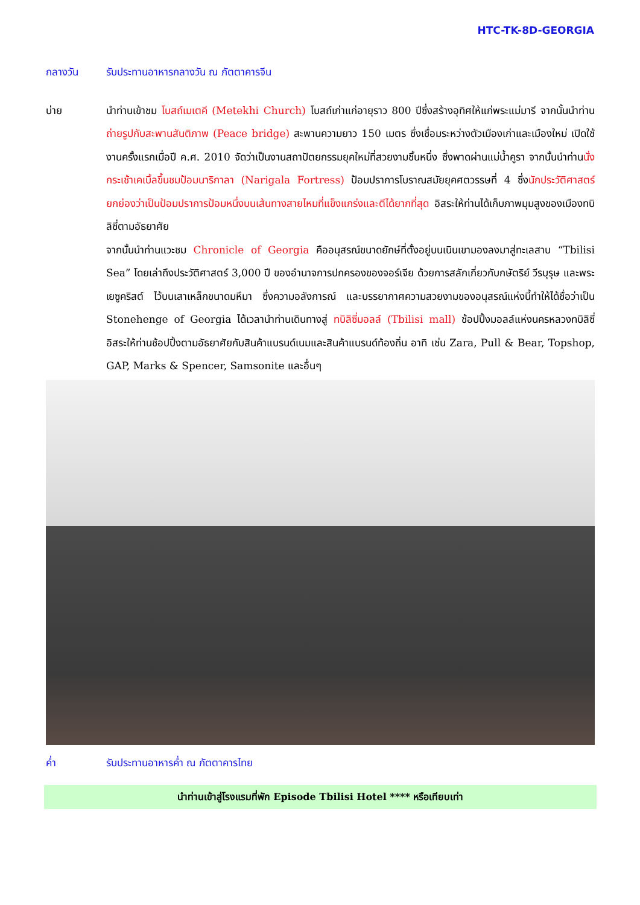HTC-TK-8D-GEORGIA
กลางวัน รับประทานอาหารกลางวัน ณ ภัตตาคารจีน
บ่าย นำท่านเข้าชม โบสถ์เมเตคี (Metekhi Church) โบสถ์เก่าแก่อายุราว 800 ปีซึ่งสร้างอุทิศให้แก่พระแม่มารี จากนั้นนำท่านถ่ายรูปกับสะพานสันติภาพ (Peace bridge) สะพานความยาว 150 เมตร ซึ่งเชื่อมระหว่างตัวเมืองเก่าและเมืองใหม่ เปิดใช้งานครั้งแรกเมื่อปี ค.ศ. 2010 จัดว่าเป็นงานสถาปัตยกรรมยุคใหม่ที่สวยงามชิ้นหนึ่ง ซึ่งพาดผ่านแม่น้ำคูรา จากนั้นนำท่านนั่งกระเช้าเคเบิ้ลขึ้นชมป้อมนาริกาลา (Narigala Fortress) ป้อมปราการโบราณสมัยยุคศตวรรษที่ 4 ซึ่งนักประวัติศาสตร์ยกย่องว่าเป็นป้อมปราการป้อมหนึ่งบนเส้นทางสายไหมที่แข็งแกร่งและตีได้ยากที่สุด อิสระให้ท่านได้เก็บภาพมุมสูงของเมืองทบิลิซี่ตามอัธยาศัย
จากนั้นนำท่านแวะชม Chronicle of Georgia คืออนุสรณ์ขนาดยักษ์ที่ตั้งอยู่บนเนินเขามองลงมาสู่ทะเลสาบ “Tbilisi Sea” โดยเล่าถึงประวัติศาสตร์ 3,000 ปี ของอำนาจการปกครองของจอร์เจีย ด้วยการสลักเกี่ยวกับกษัตริย์ วีรบุรุษ และพระเยซูคริสต์ ไว้บนเสาเหล็กขนาดมหึมา ซึ่งความอลังการณ์ และบรรยากาศความสวยงามของอนุสรณ์แห่งนี้ทำให้ได้ชื่อว่าเป็น Stonehenge of Georgia ได้เวลานำท่านเดินทางสู่ ทบิลิซี่มอลล์ (Tbilisi mall) ช้อปปิ้งมอลล์แห่งนครหลวงทบิลิซี่ อิสระให้ท่านช้อปปิ้งตามอัธยาศัยกับสินค้าแบรนด์เนมและสินค้าแบรนด์ท้องถิ่น อาทิ เช่น Zara, Pull & Bear, Topshop, GAP, Marks & Spencer, Samsonite และอื่นๆ
ค่ำ รับประทานอาหารค่ำ ณ ภัตตาคารไทย
นำท่านเข้าสู่โรงแรมที่พัก Episode Tbilisi Hotel **** หรือเทียบเท่า